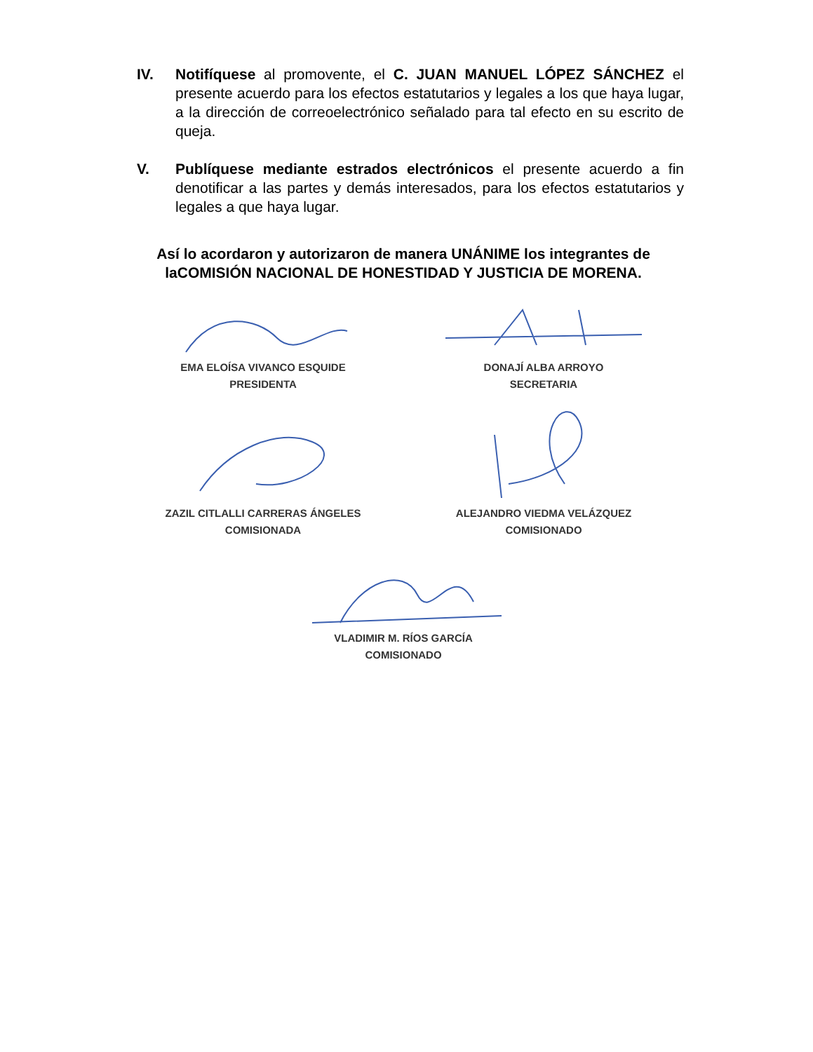IV. Notifíquese al promovente, el C. JUAN MANUEL LÓPEZ SÁNCHEZ el presente acuerdo para los efectos estatutarios y legales a los que haya lugar, a la dirección de correoelectrónico señalado para tal efecto en su escrito de queja.
V. Publíquese mediante estrados electrónicos el presente acuerdo a fin denotificar a las partes y demás interesados, para los efectos estatutarios y legales a que haya lugar.
Así lo acordaron y autorizaron de manera UNÁNIME los integrantes de laCOMISIÓN NACIONAL DE HONESTIDAD Y JUSTICIA DE MORENA.
EMA ELOÍSA VIVANCO ESQUIDE
PRESIDENTA
DONAJÍ ALBA ARROYO
SECRETARIA
ZAZIL CITLALLI CARRERAS ÁNGELES
COMISIONADA
ALEJANDRO VIEDMA VELÁZQUEZ
COMISIONADO
VLADIMIR M. RÍOS GARCÍA
COMISIONADO